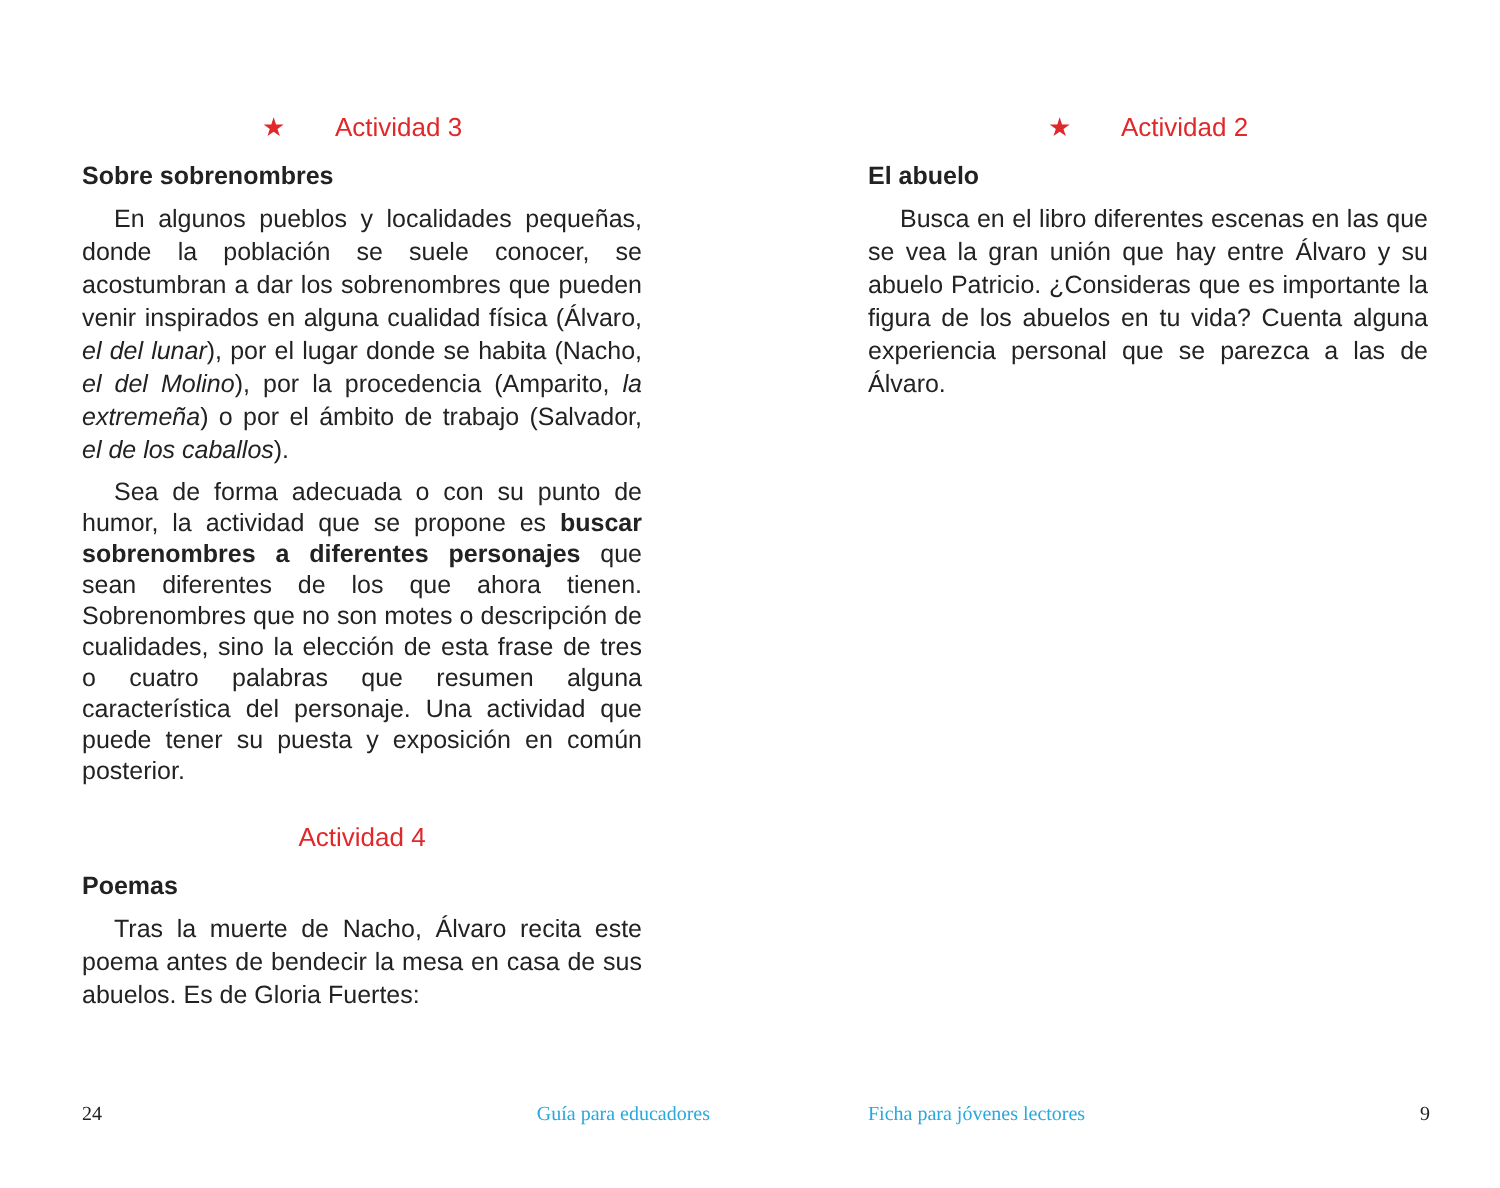★ Actividad 3
Sobre sobrenombres
En algunos pueblos y localidades pequeñas, donde la población se suele conocer, se acostumbran a dar los sobrenombres que pueden venir inspirados en alguna cualidad física (Álvaro, el del lunar), por el lugar donde se habita (Nacho, el del Molino), por la procedencia (Amparito, la extremeña) o por el ámbito de trabajo (Salvador, el de los caballos).
Sea de forma adecuada o con su punto de humor, la actividad que se propone es buscar sobrenombres a diferentes personajes que sean diferentes de los que ahora tienen. Sobrenombres que no son motes o descripción de cualidades, sino la elección de esta frase de tres o cuatro palabras que resumen alguna característica del personaje. Una actividad que puede tener su puesta y exposición en común posterior.
Actividad 4
Poemas
Tras la muerte de Nacho, Álvaro recita este poema antes de bendecir la mesa en casa de sus abuelos. Es de Gloria Fuertes:
24 Guía para educadores
★ Actividad 2
El abuelo
Busca en el libro diferentes escenas en las que se vea la gran unión que hay entre Álvaro y su abuelo Patricio. ¿Consideras que es importante la figura de los abuelos en tu vida? Cuenta alguna experiencia personal que se parezca a las de Álvaro.
Ficha para jóvenes lectores 9